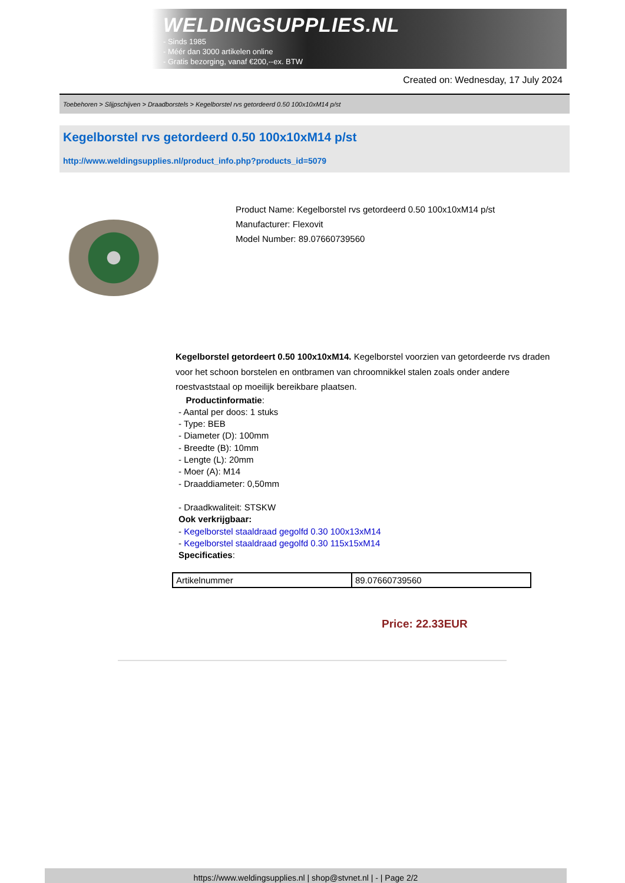WELDINGSUPPLIES.NL
- Sinds 1985
- Méér dan 3000 artikelen online
- Gratis bezorging, vanaf €200,--ex. BTW
Created on: Wednesday, 17 July 2024
Toebehoren > Slijpschijven > Draadborstels > Kegelborstel rvs getordeerd 0.50 100x10xM14 p/st
Kegelborstel rvs getordeerd 0.50 100x10xM14 p/st
http://www.weldingsupplies.nl/product_info.php?products_id=5079
Product Name: Kegelborstel rvs getordeerd 0.50 100x10xM14 p/st
Manufacturer: Flexovit
Model Number: 89.07660739560
Kegelborstel getordeert 0.50 100x10xM14. Kegelborstel voorzien van getordeerde rvs draden voor het schoon borstelen en ontbramen van chroomnikkel stalen zoals onder andere roestvaststaal op moeilijk bereikbare plaatsen.
Productinformatie:
- Aantal per doos: 1 stuks
- Type: BEB
- Diameter (D): 100mm
- Breedte (B): 10mm
- Lengte (L): 20mm
- Moer (A): M14
- Draaddiameter: 0,50mm
- Draadkwaliteit: STSKW
Ook verkrijgbaar:
- Kegelborstel staaldraad gegolfd 0.30 100x13xM14
- Kegelborstel staaldraad gegolfd 0.30 115x15xM14
Specificaties:
| Artikelnummer | 89.07660739560 |
Price: 22.33EUR
https://www.weldingsupplies.nl | shop@stvnet.nl | - | Page 2/2